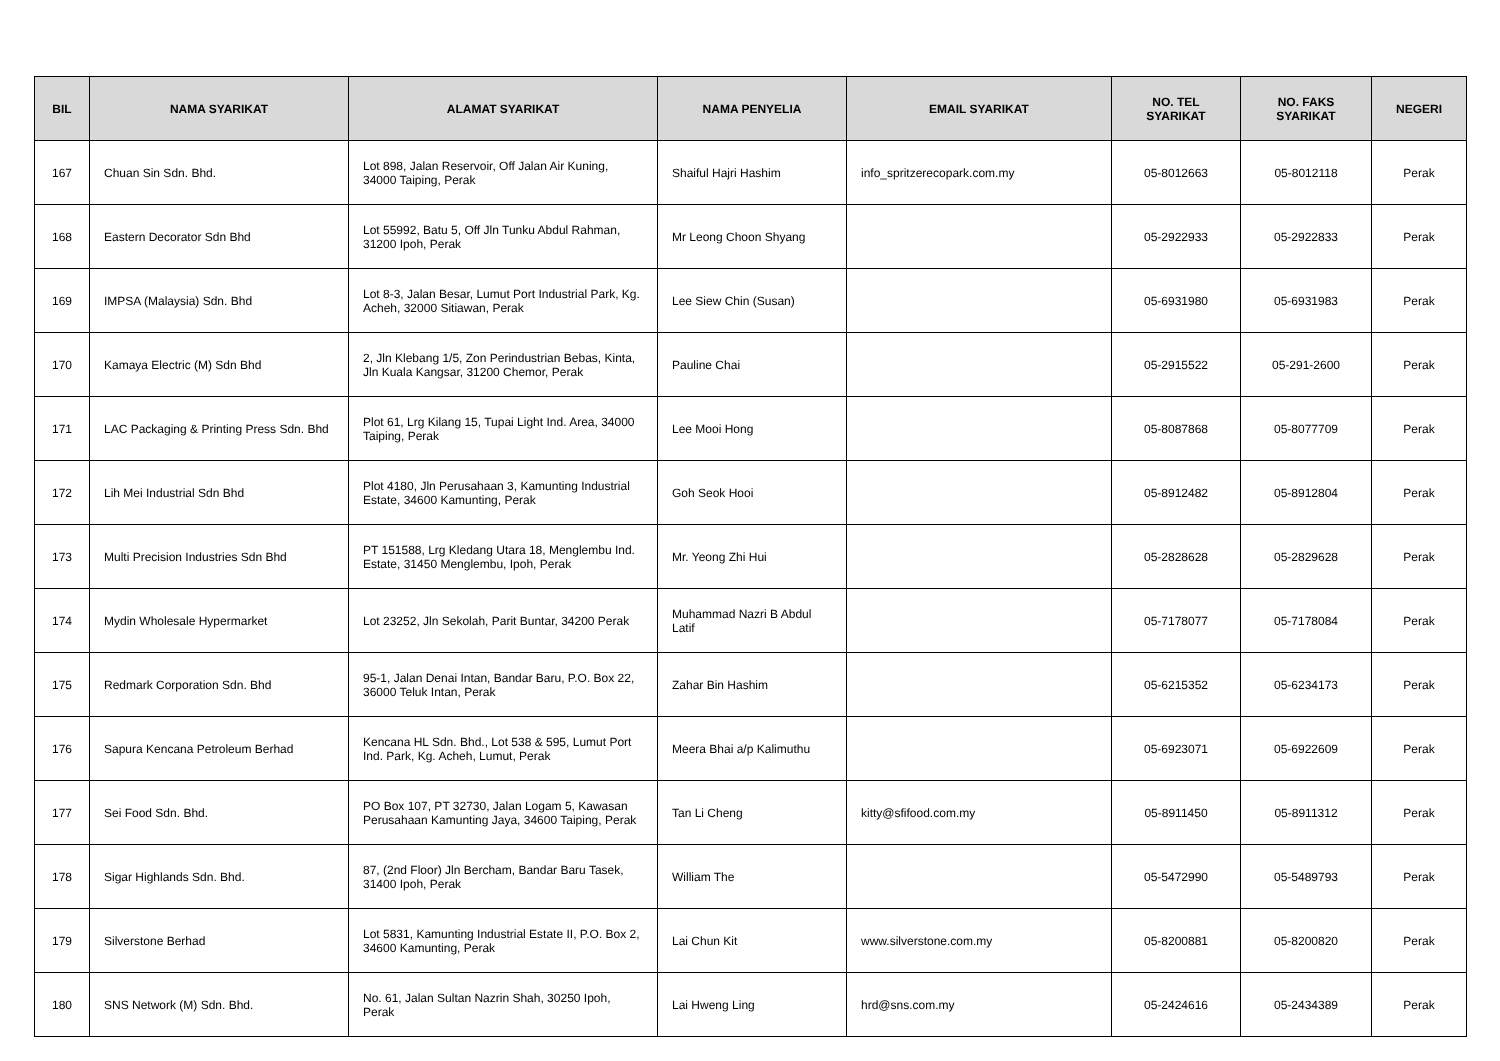| BIL | NAMA SYARIKAT | ALAMAT SYARIKAT | NAMA PENYELIA | EMAIL SYARIKAT | NO. TEL SYARIKAT | NO. FAKS SYARIKAT | NEGERI |
| --- | --- | --- | --- | --- | --- | --- | --- |
| 167 | Chuan Sin Sdn. Bhd. | Lot 898, Jalan Reservoir, Off Jalan Air Kuning, 34000 Taiping, Perak | Shaiful Hajri Hashim | info_spritzerecopark.com.my | 05-8012663 | 05-8012118 | Perak |
| 168 | Eastern Decorator Sdn Bhd | Lot 55992, Batu 5, Off Jln Tunku Abdul Rahman, 31200 Ipoh, Perak | Mr Leong Choon Shyang | | 05-2922933 | 05-2922833 | Perak |
| 169 | IMPSA (Malaysia) Sdn. Bhd | Lot 8-3, Jalan Besar, Lumut Port Industrial Park, Kg. Acheh, 32000 Sitiawan, Perak | Lee Siew Chin (Susan) | | 05-6931980 | 05-6931983 | Perak |
| 170 | Kamaya Electric (M) Sdn Bhd | 2, Jln Klebang 1/5, Zon Perindustrian Bebas, Kinta, Jln Kuala Kangsar, 31200 Chemor, Perak | Pauline Chai | | 05-2915522 | 05-291-2600 | Perak |
| 171 | LAC Packaging & Printing Press Sdn. Bhd | Plot 61, Lrg Kilang 15, Tupai Light Ind. Area, 34000 Taiping, Perak | Lee Mooi Hong | | 05-8087868 | 05-8077709 | Perak |
| 172 | Lih Mei Industrial Sdn Bhd | Plot 4180, Jln Perusahaan 3, Kamunting Industrial Estate, 34600 Kamunting, Perak | Goh Seok Hooi | | 05-8912482 | 05-8912804 | Perak |
| 173 | Multi Precision Industries Sdn Bhd | PT 151588, Lrg Kledang Utara 18, Menglembu Ind. Estate, 31450 Menglembu, Ipoh, Perak | Mr. Yeong Zhi Hui | | 05-2828628 | 05-2829628 | Perak |
| 174 | Mydin Wholesale Hypermarket | Lot 23252, Jln Sekolah, Parit Buntar, 34200 Perak | Muhammad Nazri B Abdul Latif | | 05-7178077 | 05-7178084 | Perak |
| 175 | Redmark Corporation Sdn. Bhd | 95-1, Jalan Denai Intan, Bandar Baru, P.O. Box 22, 36000 Teluk Intan, Perak | Zahar Bin Hashim | | 05-6215352 | 05-6234173 | Perak |
| 176 | Sapura Kencana Petroleum Berhad | Kencana HL Sdn. Bhd., Lot 538 & 595, Lumut Port Ind. Park, Kg. Acheh, Lumut, Perak | Meera Bhai a/p Kalimuthu | | 05-6923071 | 05-6922609 | Perak |
| 177 | Sei Food Sdn. Bhd. | PO Box 107, PT 32730, Jalan Logam 5, Kawasan Perusahaan Kamunting Jaya, 34600 Taiping, Perak | Tan Li Cheng | kitty@sfifood.com.my | 05-8911450 | 05-8911312 | Perak |
| 178 | Sigar Highlands Sdn. Bhd. | 87, (2nd Floor) Jln Bercham, Bandar Baru Tasek, 31400 Ipoh, Perak | William The | | 05-5472990 | 05-5489793 | Perak |
| 179 | Silverstone Berhad | Lot 5831, Kamunting Industrial Estate II, P.O. Box 2, 34600 Kamunting, Perak | Lai Chun Kit | www.silverstone.com.my | 05-8200881 | 05-8200820 | Perak |
| 180 | SNS Network (M) Sdn. Bhd. | No. 61, Jalan Sultan Nazrin Shah, 30250 Ipoh, Perak | Lai Hweng Ling | hrd@sns.com.my | 05-2424616 | 05-2434389 | Perak |